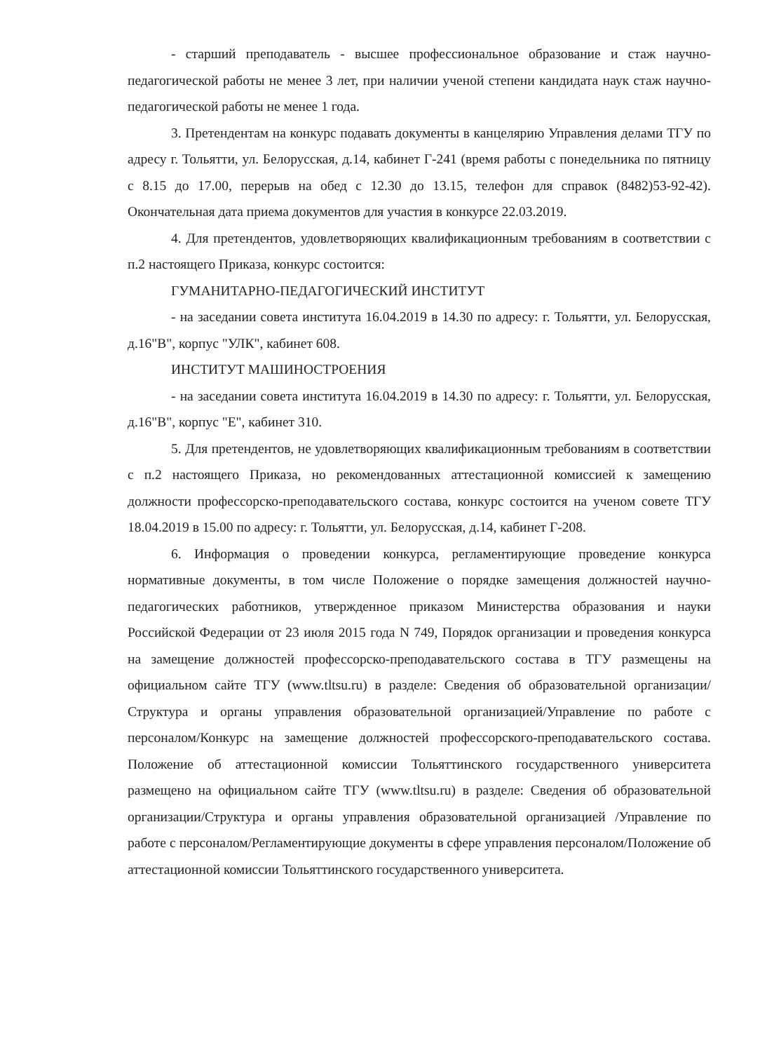- старший преподаватель - высшее профессиональное образование и стаж научно-педагогической работы не менее 3 лет, при наличии ученой степени кандидата наук стаж научно-педагогической работы не менее 1 года.
3. Претендентам на конкурс подавать документы в канцелярию Управления делами ТГУ по адресу г. Тольятти, ул. Белорусская, д.14, кабинет Г-241 (время работы с понедельника по пятницу с 8.15 до 17.00, перерыв на обед с 12.30 до 13.15, телефон для справок (8482)53-92-42). Окончательная дата приема документов для участия в конкурсе 22.03.2019.
4. Для претендентов, удовлетворяющих квалификационным требованиям в соответствии с п.2 настоящего Приказа, конкурс состоится:
ГУМАНИТАРНО-ПЕДАГОГИЧЕСКИЙ ИНСТИТУТ
- на заседании совета института 16.04.2019 в 14.30 по адресу: г. Тольятти, ул. Белорусская, д.16"В", корпус "УЛК", кабинет 608.
ИНСТИТУТ МАШИНОСТРОЕНИЯ
- на заседании совета института 16.04.2019 в 14.30 по адресу: г. Тольятти, ул. Белорусская, д.16"В", корпус "Е", кабинет 310.
5. Для претендентов, не удовлетворяющих квалификационным требованиям в соответствии с п.2 настоящего Приказа, но рекомендованных аттестационной комиссией к замещению должности профессорско-преподавательского состава, конкурс состоится на ученом совете ТГУ 18.04.2019 в 15.00 по адресу: г. Тольятти, ул. Белорусская, д.14, кабинет Г-208.
6. Информация о проведении конкурса, регламентирующие проведение конкурса нормативные документы, в том числе Положение о порядке замещения должностей научно-педагогических работников, утвержденное приказом Министерства образования и науки Российской Федерации от 23 июля 2015 года N 749, Порядок организации и проведения конкурса на замещение должностей профессорско-преподавательского состава в ТГУ размещены на официальном сайте ТГУ (www.tltsu.ru) в разделе: Сведения об образовательной организации/Структура и органы управления образовательной организацией/Управление по работе с персоналом/Конкурс на замещение должностей профессорского-преподавательского состава. Положение об аттестационной комиссии Тольяттинского государственного университета размещено на официальном сайте ТГУ (www.tltsu.ru) в разделе: Сведения об образовательной организации/Структура и органы управления образовательной организацией /Управление по работе с персоналом/Регламентирующие документы в сфере управления персоналом/Положение об аттестационной комиссии Тольяттинского государственного университета.